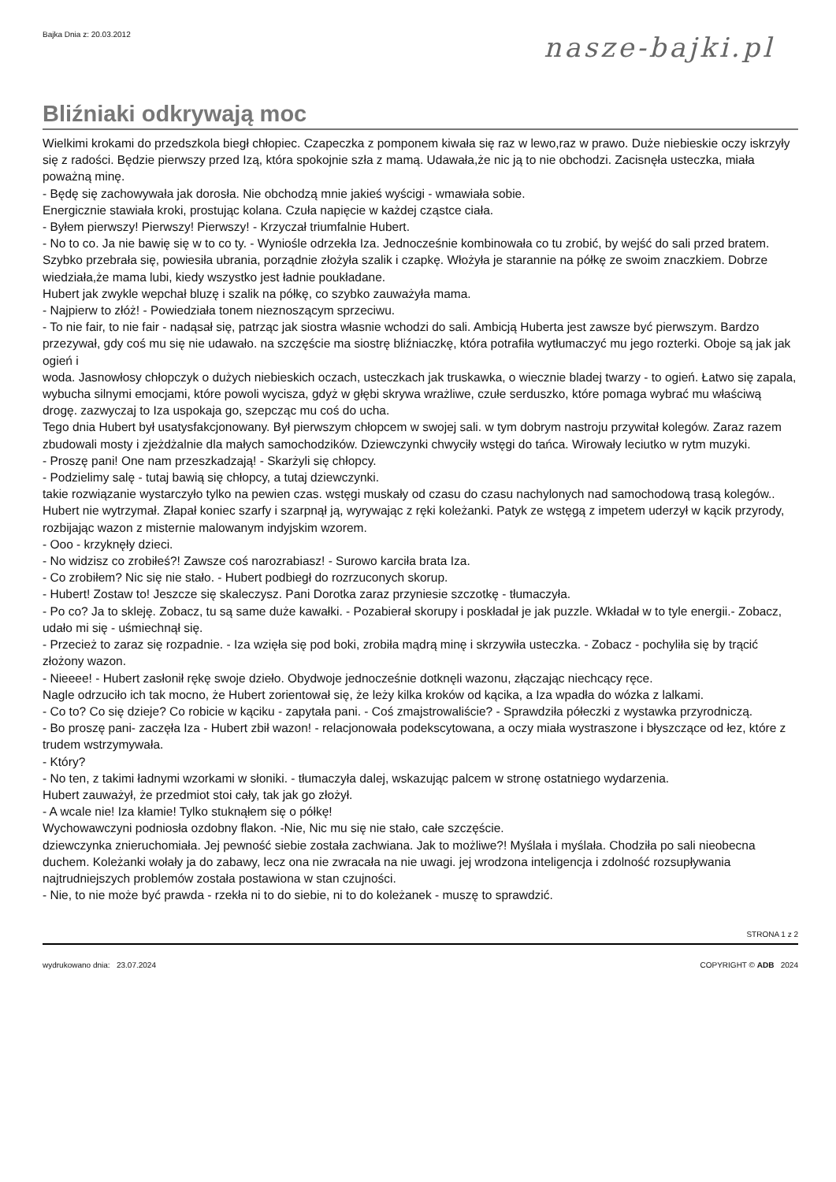Bajka Dnia z: 20.03.2012 nasze-bajki.pl
Bliźniaki odkrywają moc
Wielkimi krokami do przedszkola biegł chłopiec. Czapeczka z pomponem kiwała się raz w lewo,raz w prawo. Duże niebieskie oczy iskrzyły się z radości. Będzie pierwszy przed Izą, która spokojnie szła z mamą. Udawała,że nic ją to nie obchodzi. Zacisnęła usteczka, miała poważną minę.
- Będę się zachowywała jak dorosła. Nie obchodzą mnie jakieś wyścigi - wmawiała sobie.
Energicznie stawiała kroki, prostując kolana. Czuła napięcie w każdej cząstce ciała.
- Byłem pierwszy! Pierwszy! Pierwszy! - Krzyczał triumfalnie Hubert.
- No to co. Ja nie bawię się w to co ty. - Wyniośle odrzekła Iza. Jednocześnie kombinowała co tu zrobić, by wejść do sali przed bratem.
Szybko przebrała się, powiesiła ubrania, porządnie złożyła szalik i czapkę. Włożyła je starannie na półkę ze swoim znaczkiem. Dobrze wiedziała,że mama lubi, kiedy wszystko jest ładnie poukładane.
Hubert jak zwykle wepchał bluzę i szalik na półkę, co szybko zauważyła mama.
- Najpierw to złóż! - Powiedziała tonem nieznoszącym sprzeciwu.
- To nie fair, to nie fair - nadąsał się, patrząc jak siostra własnie wchodzi do sali. Ambicją Huberta jest zawsze być pierwszym. Bardzo przezywał, gdy coś mu się nie udawało. na szczęście ma siostrę bliźniaczkę, która potrafiła wytłumaczyć mu jego rozterki. Oboje są jak jak ogień i
woda. Jasnowłosy chłopczyk o dużych niebieskich oczach, usteczkach jak truskawka, o wiecznie bladej twarzy - to ogień. Łatwo się zapala, wybucha silnymi emocjami, które powoli wycisza, gdyż w głębi skrywa wrażliwe, czułe serduszko, które pomaga wybrać mu właściwą drogę. zazwyczaj to Iza uspokaja go, szepcząc mu coś do ucha.
Tego dnia Hubert był usatysfakcjonowany. Był pierwszym chłopcem w swojej sali. w tym dobrym nastroju przywitał kolegów. Zaraz razem zbudowali mosty i zjeżdżalnie dla małych samochodzików. Dziewczynki chwyciły wstęgi do tańca. Wirowały leciutko w rytm muzyki.
- Proszę pani! One nam przeszkadzają! - Skarżyli się chłopcy.
- Podzielimy salę - tutaj bawią się chłopcy, a tutaj dziewczynki.
takie rozwiązanie wystarczyło tylko na pewien czas. wstęgi muskały od czasu do czasu nachylonych nad samochodową trasą kolegów.. Hubert nie wytrzymał. Złapał koniec szarfy i szarpnął ją, wyrywając z ręki koleżanki. Patyk ze wstęgą z impetem uderzył w kącik przyrody, rozbijając wazon z misternie malowanym indyjskim wzorem.
- Ooo - krzyknęły dzieci.
- No widzisz co zrobiłeś?! Zawsze coś narozrabiasz! - Surowo karciła brata Iza.
- Co zrobiłem? Nic się nie stało. - Hubert podbiegł do rozrzuconych skorup.
- Hubert! Zostaw to! Jeszcze się skaleczysz. Pani Dorotka zaraz przyniesie szczotkę - tłumaczyła.
- Po co? Ja to skleję. Zobacz, tu są same duże kawałki. - Pozabierał skorupy i poskładał je jak puzzle. Wkładał w to tyle energii.- Zobacz, udało mi się - uśmiechnął się.
- Przecież to zaraz się rozpadnie. - Iza wzięła się pod boki, zrobiła mądrą minę i skrzywiła usteczka. - Zobacz - pochyliła się by trącić złożony wazon.
- Nieeee! - Hubert zasłonił rękę swoje dzieło. Obydwoje jednocześnie dotknęli wazonu, złączając niechcący ręce.
Nagle odrzuciło ich tak mocno, że Hubert zorientował się, że leży kilka kroków od kącika, a Iza wpadła do wózka z lalkami.
- Co to? Co się dzieje? Co robicie w kąciku - zapytała pani. - Coś zmajstrowaliście? - Sprawdziła półeczki z wystawka przyrodniczą.
- Bo proszę pani- zaczęła Iza - Hubert zbił wazon! - relacjonowała podekscytowana, a oczy miała wystraszone i błyszczące od łez, które z trudem wstrzymywała.
- Który?
- No ten, z takimi ładnymi wzorkami w słoniki. - tłumaczyła dalej, wskazując palcem w stronę ostatniego wydarzenia.
Hubert zauważył, że przedmiot stoi cały, tak jak go złożył.
- A wcale nie! Iza kłamie! Tylko stuknąłem się o półkę!
Wychowawczyni podniosła ozdobny flakon. -Nie, Nic mu się nie stało, całe szczęście.
dziewczynka znieruchomiała. Jej pewność siebie została zachwiana. Jak to możliwe?! Myślała i myślała. Chodziła po sali nieobecna duchem. Koleżanki wołały ja do zabawy, lecz ona nie zwracała na nie uwagi. jej wrodzona inteligencja i zdolność rozsupływania najtrudniejszych problemów została postawiona w stan czujności.
- Nie, to nie może być prawda - rzekła ni to do siebie, ni to do koleżanek - muszę to sprawdzić.
STRONA 1 z 2
wydrukowano dnia: 23.07.2024 COPYRIGHT © ADB 2024